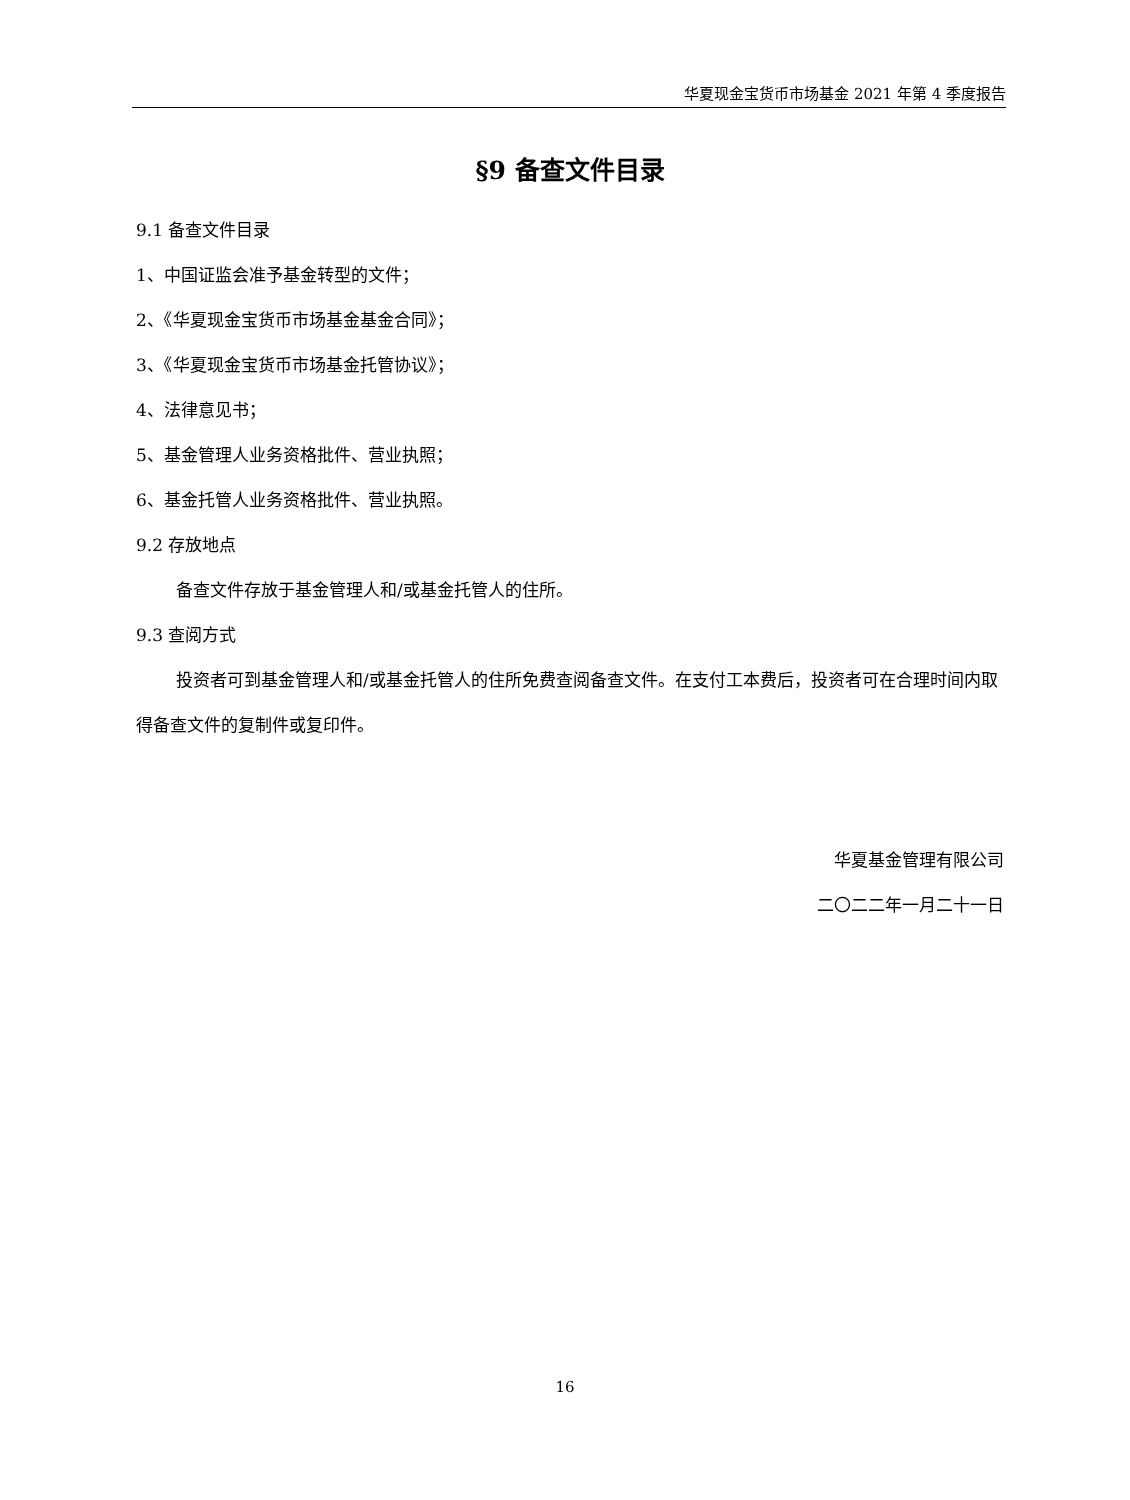华夏现金宝货币市场基金 2021 年第 4 季度报告
§9 备查文件目录
9.1 备查文件目录
1、中国证监会准予基金转型的文件；
2、《华夏现金宝货币市场基金基金合同》；
3、《华夏现金宝货币市场基金托管协议》；
4、法律意见书；
5、基金管理人业务资格批件、营业执照；
6、基金托管人业务资格批件、营业执照。
9.2 存放地点
备查文件存放于基金管理人和/或基金托管人的住所。
9.3 查阅方式
投资者可到基金管理人和/或基金托管人的住所免费查阅备查文件。在支付工本费后，投资者可在合理时间内取得备查文件的复制件或复印件。
华夏基金管理有限公司
二〇二二年一月二十一日
16